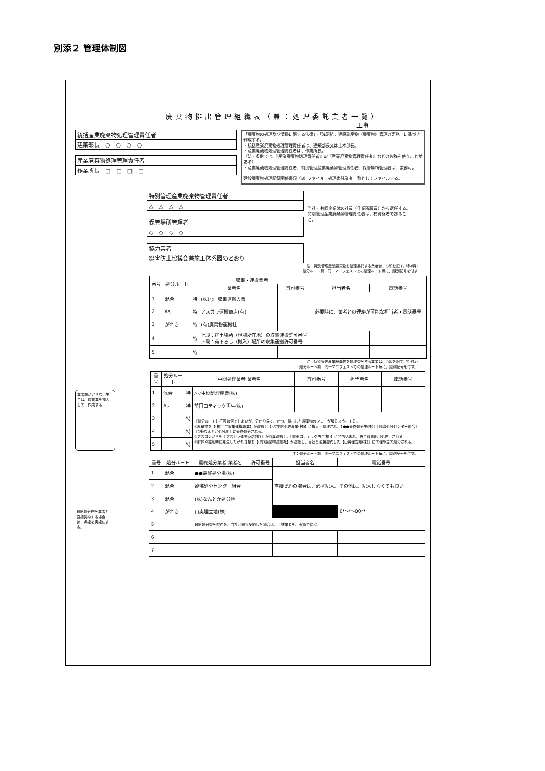別添２ 管理体制図
廃棄物排出管理組織表（兼：処理委託業者一覧）
工事
| 統括産業廃棄物処理管理責任者 |
| 建築部長 ○ ○ ○ ○ |
| 産業廃棄物処理管理責任者 |
| 作業所長 □ □ □ □ |
「廃棄物の処理及び清掃に関する法律」・「浅沼組：建設副産物（廃棄物）管理の実務」に基づき作成する。
・統括産業廃棄物処理管理責任者は、建築部長又は土木部長。
・産業廃棄物処理管理責任者は、作業所長。
（法・条例では、『産業廃棄物処理責任者』or『産業廃棄物管理責任者』などの名称を使うことがある）
・産業廃棄物処理管理責任者、特別管理産業廃棄物管理責任者、保管場所管理者は、兼務可。
建設廃棄物処理記録関係書類（B）ファイルに処理委託業者一覧としてファイルする。
| 特別管理産業廃棄物管理責任者 |
| △ △ △ △ |
| 保管場所管理者 |
| ◇ ◇ ◇ ◇ |
当社・共同企業体の社員（作業所職員）から選任する。
特別管理産業廃棄物管理責任者は、有資格者であること。
| 協力業者 |
| 災害防止協議会兼施工体系図のとおり |
注：特別管理産業廃棄物を処理委託する業者は、○印を記す。特-(特)
処分ルート欄：同一マニフェストでの処理ルート毎に、識別記号を付す
| 番号 | 処分ルート | 収集・運搬業者 | | | | |
| --- | --- | --- | --- | --- | --- | --- |
| | | 業者名 | | 許可番号 | 担当者名 | 電話番号 |
| 1 | 混合 | 特 | (株)○□収集運搬興業 | | 必要時に、業者との連絡が可能な担当者・電話番号 | |
| 2 | As | 特 | アスガラ運搬商店(有) | | | |
| 3 | がれき | 特 | (有)廃棄物運搬社 | | | |
| 4 | | 特 | 上段：排出場所（現場所在地）の収集運搬許可番号 下段：荷下ろし（搬入）場所の収集運搬許可番号 | | | |
| 5 | | 特 | | | | |
注：特別管理産業廃棄物を処理委託する業者は、○印を記す。特-(特)
処分ルート欄：同一マニフェストでの処理ルート毎に、識別記号を付す。
業者欄が足らない場合は、適宜業を挿入して、作成する
| 番号 | 処分ルート | 中間処理業者 業者名 | | 許可番号 | 担当者名 | 電話番号 |
| --- | --- | --- | --- | --- | --- | --- |
| 1 | 混合 | 特 | △▽中間処理産業(株) | | | |
| 2 | As | 特 | 前田ロティック再生(株) | | | |
| 3 | | 特 | 【処分ルート】符号は何でもよいが、分かり易く、かつ、排出した廃棄物のフローが解るようにする。 ①廃棄物を【(株)○□収集運搬興業】が運搬し【△▽中間処理産業(株)】に搬入・処理され、【●●最終処分場(株)】【臨海処分センター組合】【(株)なんとか処分地】に最終処分される。 ②アスコンがらを【アスガラ運搬商店(有)】が収集運搬し、【前田ロティック再生(株)】に持ち込まれ、再生資源化（処理）される ③解体や掘削時に発生したがれき類を【(有)廃棄物運搬社】が運搬し、当社と直接契約した【山奥埋立地(株)】にて埋め立て処分される。 | | | |
| 4 | | 特 | | | | |
| 5 | | 特 | | | | |
注：処分ルート欄：同一マニフェストでの処理ルート毎に、識別記号を付す。
最終処分委託業者と直接契約する場合は、点線を実線にする。
| 番号 | 処分ルート | 最終処分業者 業者名 | 許可番号 | 担当者名 | 電話番号 |
| --- | --- | --- | --- | --- | --- |
| 1 | 混合 | ●●最終処分場(株) | | 直接契約の場合は、必ず記入。その他は、記入しなくても良い。 | |
| 2 | 混合 | 臨海処分センター組合 | | | |
| 3 | 混合 | (株)なんとか処分地 | | | |
| 4 | がれき | 山奥埋立地(株) | | | 0**-**-00** |
| 5 | | 最終処分委託契約を、当社と直接契約した場合は、当該業者を、実線で結ぶ。 | | | |
| 6 | | | | | |
| 7 | | | | | |